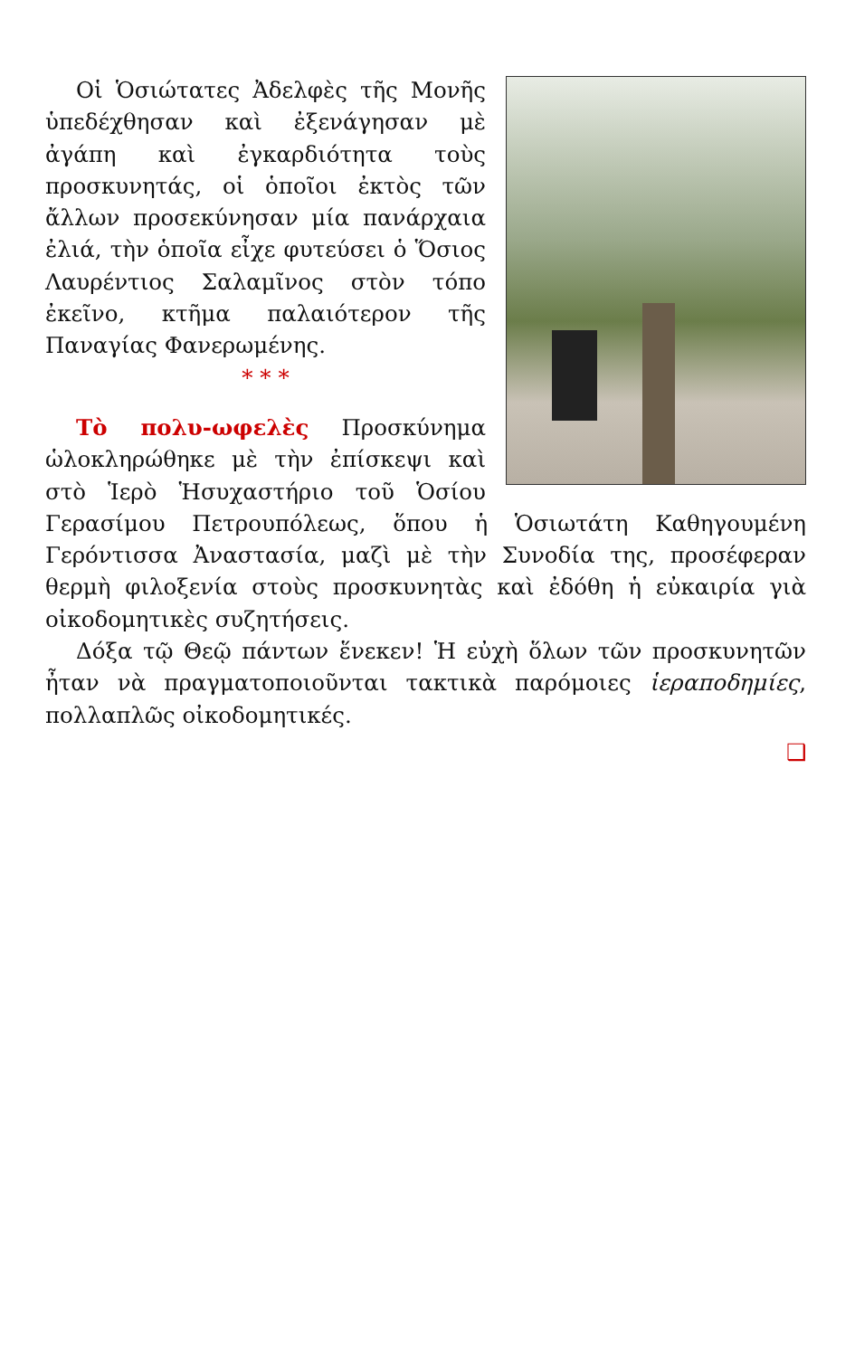Οἱ Ὁσιώτατες Ἀδελφὲς τῆς Μονῆς ὑπεδέχθησαν καὶ ἐξενάγησαν μὲ ἀγάπη καὶ ἐγκαρδιότητα τοὺς προσκυνητάς, οἱ ὁποῖοι ἐκτὸς τῶν ἄλλων προσεκύνησαν μία πανάρχαια ἐλιά, τὴν ὁποῖα εἶχε φυτεύσει ὁ Ὅσιος Λαυρέντιος Σαλαμῖνος στὸν τόπο ἐκεῖνο, κτῆμα παλαιότερον τῆς Παναγίας Φανερωμένης.
* * *
Τὸ πολυ-ωφελὲς Προσκύνημα ὡλοκληρώθηκε μὲ τὴν ἐπίσκεψι καὶ στὸ Ἱερὸ Ἡσυχαστήριο τοῦ Ὁσίου Γερασίμου Πετρουπόλεως, ὅπου ἡ Ὁσιωτάτη Καθηγουμένη Γερόντισσα Ἀναστασία, μαζὶ μὲ τὴν Συνοδία της, προσέφεραν θερμὴ φιλοξενία στοὺς προσκυνητὰς καὶ ἐδόθη ἡ εὐκαιρία γιὰ οἰκοδομητικὲς συζητήσεις.
Δόξα τῷ Θεῷ πάντων ἕνεκεν! Ἡ εὐχὴ ὅλων τῶν προσκυνητῶν ἦταν νὰ πραγματοποιοῦνται τακτικὰ παρόμοιες ἱεραποδημίες, πολλαπλῶς οἰκοδομητικές.
❑